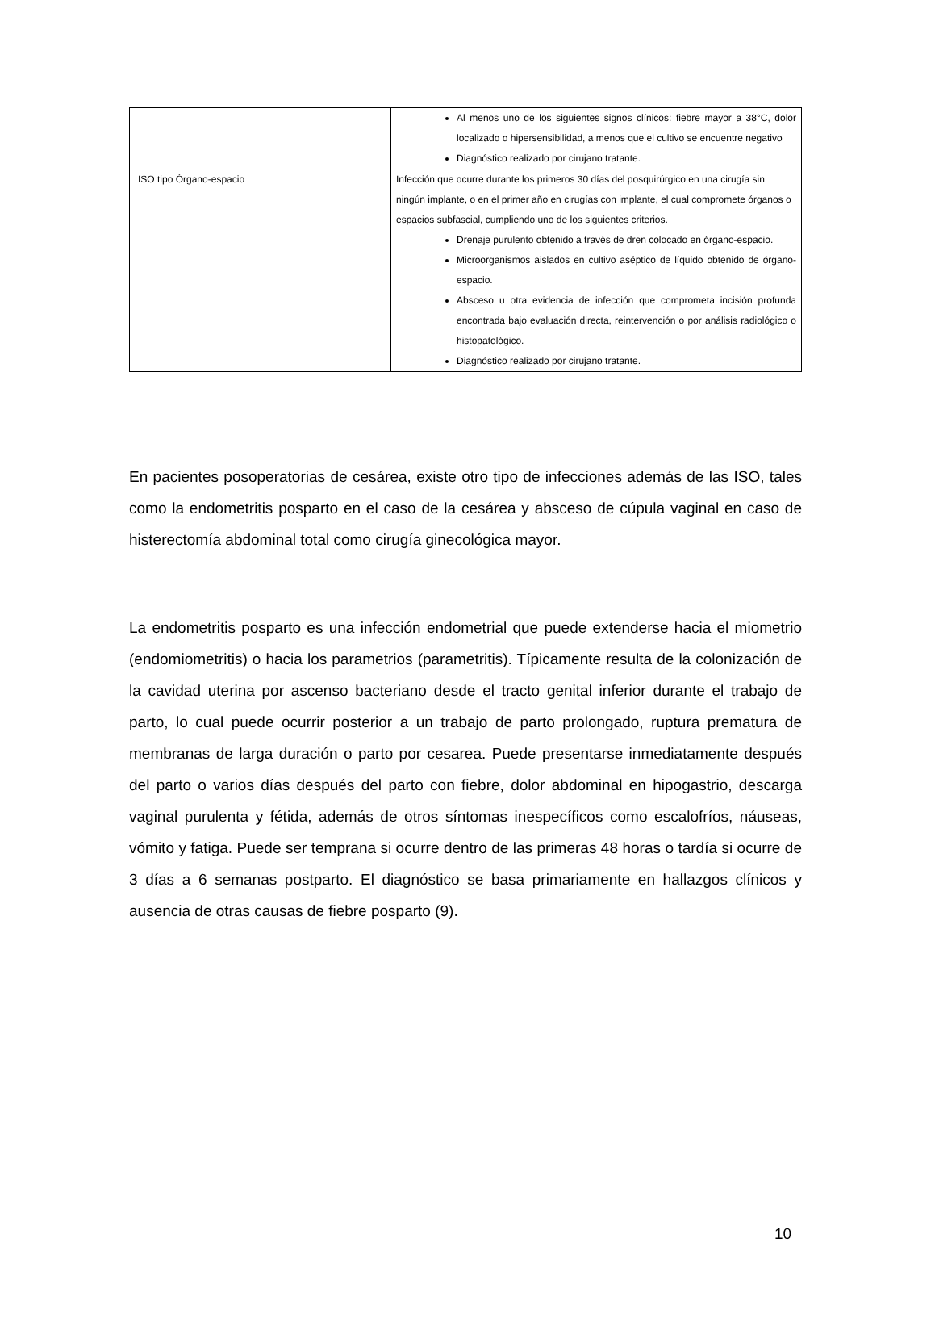| | Al menos uno de los siguientes signos clínicos: fiebre mayor a 38°C, dolor localizado o hipersensibilidad, a menos que el cultivo se encuentre negativo Diagnóstico realizado por cirujano tratante. |
| ISO tipo Órgano-espacio | Infección que ocurre durante los primeros 30 días del posquirúrgico en una cirugía sin ningún implante, o en el primer año en cirugías con implante, el cual compromete órganos o espacios subfascial, cumpliendo uno de los siguientes criterios. Drenaje purulento obtenido a través de dren colocado en órgano-espacio. Microorganismos aislados en cultivo aséptico de líquido obtenido de órgano-espacio. Absceso u otra evidencia de infección que comprometa incisión profunda encontrada bajo evaluación directa, reintervención o por análisis radiológico o histopatológico. Diagnóstico realizado por cirujano tratante. |
En pacientes posoperatorias de cesárea, existe otro tipo de infecciones además de las ISO, tales como la endometritis posparto en el caso de la cesárea y absceso de cúpula vaginal en caso de histerectomía abdominal total como cirugía ginecológica mayor.
La endometritis posparto es una infección endometrial que puede extenderse hacia el miometrio (endomiometritis) o hacia los parametrios (parametritis). Típicamente resulta de la colonización de la cavidad uterina por ascenso bacteriano desde el tracto genital inferior durante el trabajo de parto, lo cual puede ocurrir posterior a un trabajo de parto prolongado, ruptura prematura de membranas de larga duración o parto por cesarea. Puede presentarse inmediatamente después del parto o varios días después del parto con fiebre, dolor abdominal en hipogastrio, descarga vaginal purulenta y fétida, además de otros síntomas inespecíficos como escalofríos, náuseas, vómito y fatiga. Puede ser temprana si ocurre dentro de las primeras 48 horas o tardía si ocurre de 3 días a 6 semanas postparto. El diagnóstico se basa primariamente en hallazgos clínicos y ausencia de otras causas de fiebre posparto (9).
10